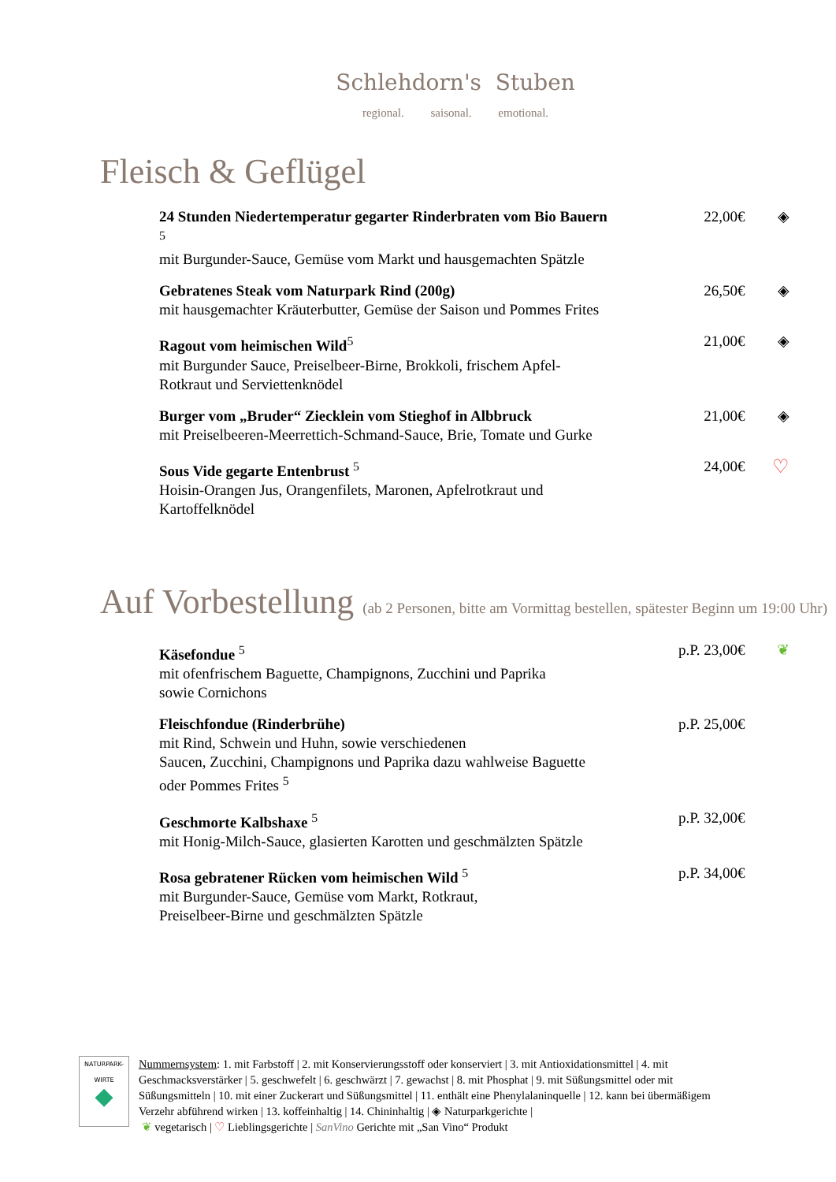Schlehdorn's Stuben
regional. saisonal. emotional.
Fleisch & Geflügel
24 Stunden Niedertemperatur gegarter Rinderbraten vom Bio Bauern <sup>5</sup>
mit Burgunder-Sauce, Gemüse vom Markt und hausgemachten Spätzle
22,00€ ◈
Gebratenes Steak vom Naturpark Rind (200g)
mit hausgemachter Kräuterbutter, Gemüse der Saison und Pommes Frites
26,50€ ◈
Ragout vom heimischen Wild<sup>5</sup>
mit Burgunder Sauce, Preiselbeer-Birne, Brokkoli, frischem Apfel-Rotkraut und Serviettenknödel
21,00€ ◈
Burger vom „Bruder“ Ziecklein vom Stieghof in Albbruck
mit Preiselbeeren-Meerrettich-Schmand-Sauce, Brie, Tomate und Gurke
21,00€ ◈
Sous Vide gegarte Entenbrust <sup>5</sup>
Hoisin-Orangen Jus, Orangenfilets, Maronen, Apfelrotkraut und Kartoffelknödel
24,00€
♡
Auf Vorbestellung (ab 2 Personen, bitte am Vormittag bestellen, spätester Beginn um 19:00 Uhr)
Käsefondue <sup>5</sup>
mit ofenfrischem Baguette, Champignons, Zucchini und Paprika
sowie Cornichons
p.P. 23,00€ ❦
Fleischfondue (Rinderbrühe)
mit Rind, Schwein und Huhn, sowie verschiedenen
Saucen, Zucchini, Champignons und Paprika dazu wahlweise Baguette oder Pommes Frites <sup>5</sup>
p.P. 25,00€
Geschmorte Kalbshaxe <sup>5</sup>
mit Honig-Milch-Sauce, glasierten Karotten und geschmälzten Spätzle
p.P. 32,00€
Rosa gebratener Rücken vom heimischen Wild <sup>5</sup>
mit Burgunder-Sauce, Gemüse vom Markt, Rotkraut,
Preiselbeer-Birne und geschmälzten Spätzle
p.P. 34,00€
NATURPARK-
WIRTE
◆
Nummernsystem: 1. mit Farbstoff | 2. mit Konservierungsstoff oder konserviert | 3. mit Antioxidationsmittel | 4. mit Geschmacksverstärker | 5. geschwefelt | 6. geschwärzt | 7. gewachst | 8. mit Phosphat | 9. mit Süßungsmittel oder mit Süßungsmitteln | 10. mit einer Zuckerart und Süßungsmittel | 11. enthält eine Phenylalaninquelle | 12. kann bei übermäßigem Verzehr abführend wirken | 13. koffeinhaltig | 14. Chininhaltig | ◈ Naturparkgerichte |
❦ vegetarisch | ♡ Lieblingsgerichte | SanVino Gerichte mit „San Vino“ Produkt